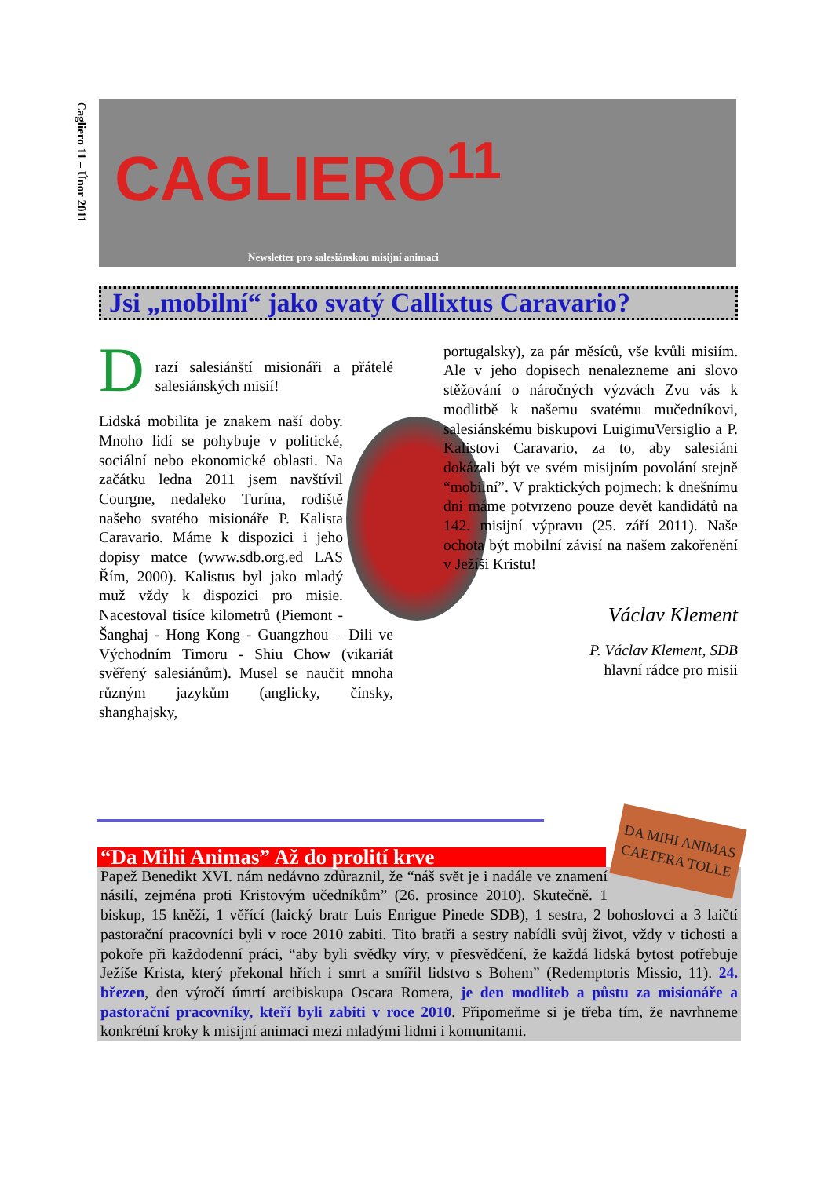Cagliero 11 – Únor 2011
CAGLIERO<sup>11</sup>
Newsletter pro salesiánskou misijní animaci
Jsi „mobilní“ jako svatý Callixtus Caravario?
D
razí salesiánští misionáři a přátelé salesiánských misií!
Lidská mobilita je znakem naší doby. Mnoho lidí se pohybuje v politické, sociální nebo ekonomické oblasti. Na začátku ledna 2011 jsem navštívil Courgne, nedaleko Turína, rodiště našeho svatého misionáře P. Kalista Caravario. Máme k dispozici i jeho dopisy matce (www.sdb.org.ed LAS Řím, 2000). Kalistus byl jako mladý muž vždy k dispozici pro misie. Nacestoval tisíce kilometrů (Piemont - Šanghaj - Hong Kong - Guangzhou – Dili ve Východním Timoru - Shiu Chow (vikariát svěřený salesiánům). Musel se naučit mnoha různým jazykům (anglicky, čínsky, shanghajsky,
portugalsky), za pár měsíců, vše kvůli misiím. Ale v jeho dopisech nenalezneme ani slovo stěžování o náročných výzvách Zvu vás k modlitbě k našemu svatému mučedníkovi, salesiánskému biskupovi LuigimuVersiglio a P. Kalistovi Caravario, za to, aby salesiáni dokázali být ve svém misijním povolání stejně “mobilní”. V praktických pojmech: k dnešnímu dni máme potvrzeno pouze devět kandidátů na 142. misijní výpravu (25. září 2011). Naše ochota být mobilní závisí na našem zakořenění v Ježíši Kristu!
Václav Klement
P. Václav Klement, SDB
hlavní rádce pro misii
DA MIHI ANIMAS CAETERA TOLLE
“Da Mihi Animas” Až do prolití krve
Papež Benedikt XVI. nám nedávno zdůraznil, že “náš svět je i nadále ve znamení násilí, zejména proti Kristovým učedníkům” (26. prosince 2010). Skutečně. 1 biskup, 15 kněží, 1 věřící (laický bratr Luis Enrigue Pinede SDB), 1 sestra, 2 bohoslovci a 3 laičtí pastorační pracovníci byli v roce 2010 zabiti. Tito bratři a sestry nabídli svůj život, vždy v tichosti a pokoře při každodenní práci, “aby byli svědky víry, v přesvědčení, že každá lidská bytost potřebuje Ježíše Krista, který překonal hřích i smrt a smířil lidstvo s Bohem” (Redemptoris Missio, 11). 24. březen, den výročí úmrtí arcibiskupa Oscara Romera, je den modliteb a půstu za misionáře a pastorační pracovníky, kteří byli zabiti v roce 2010. Připomeňme si je třeba tím, že navrhneme konkrétní kroky k misijní animaci mezi mladými lidmi i komunitami.